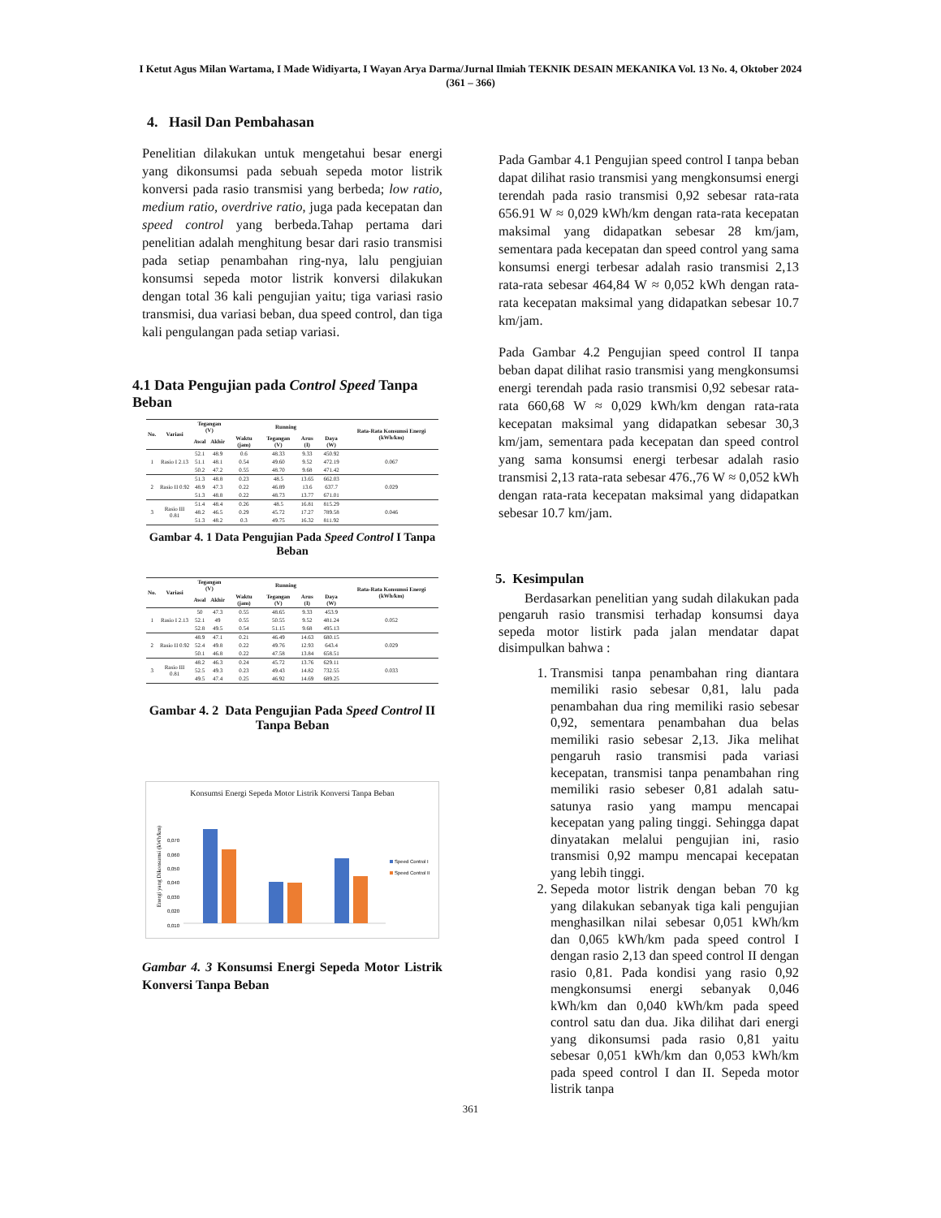I Ketut Agus Milan Wartama, I Made Widiyarta, I Wayan Arya Darma/Jurnal Ilmiah TEKNIK DESAIN MEKANIKA Vol. 13 No. 4, Oktober 2024 (361 – 366)
4. Hasil Dan Pembahasan
Penelitian dilakukan untuk mengetahui besar energi yang dikonsumsi pada sebuah sepeda motor listrik konversi pada rasio transmisi yang berbeda; low ratio, medium ratio, overdrive ratio, juga pada kecepatan dan speed control yang berbeda.Tahap pertama dari penelitian adalah menghitung besar dari rasio transmisi pada setiap penambahan ring-nya, lalu pengjuian konsumsi sepeda motor listrik konversi dilakukan dengan total 36 kali pengujian yaitu; tiga variasi rasio transmisi, dua variasi beban, dua speed control, dan tiga kali pengulangan pada setiap variasi.
4.1 Data Pengujian pada Control Speed Tanpa Beban
| No. | Variasi | Tegangan (V) | | Running | | | | Rata-Rata Konsumsi Energi (kWh/km) |
| --- | --- | --- | --- | --- | --- | --- | --- | --- |
| | | Awal | Akhir | Waktu (jam) | Tegangan (V) | Arus (I) | Daya (W) | |
| 1 | Rasio I 2.13 | 52.1 | 48.9 | 0.6 | 48.33 | 9.33 | 450.92 | 0.067 |
| | | 51.1 | 48.1 | 0.54 | 49.60 | 9.52 | 472.19 | |
| | | 50.2 | 47.2 | 0.55 | 48.70 | 9.68 | 471.42 | |
| 2 | Rasio II 0.92 | 51.3 | 48.8 | 0.23 | 48.5 | 13.65 | 662.03 | 0.029 |
| | | 48.9 | 47.3 | 0.22 | 46.89 | 13.6 | 637.7 | |
| | | 51.3 | 48.8 | 0.22 | 48.73 | 13.77 | 671.01 | |
| 3 | Rasio III 0.81 | 51.4 | 48.4 | 0.26 | 48.5 | 16.81 | 815.29 | 0.046 |
| | | 48.2 | 46.5 | 0.29 | 45.72 | 17.27 | 789.58 | |
| | | 51.3 | 48.2 | 0.3 | 49.75 | 16.32 | 811.92 | |
Gambar 4. 1 Data Pengujian Pada Speed Control I Tanpa Beban
| No. | Variasi | Tegangan (V) | | Running | | | | Rata-Rata Konsumsi Energi (kWh/km) |
| --- | --- | --- | --- | --- | --- | --- | --- | --- |
| | | Awal | Akhir | Waktu (jam) | Tegangan (V) | Arus (I) | Daya (W) | |
| 1 | Rasio I 2.13 | 50 | 47.3 | 0.55 | 48.65 | 9.33 | 453.9 | 0.052 |
| | | 52.1 | 49 | 0.55 | 50.55 | 9.52 | 481.24 | |
| | | 52.8 | 49.5 | 0.54 | 51.15 | 9.68 | 495.13 | |
| 2 | Rasio II 0.92 | 48.9 | 47.1 | 0.21 | 46.49 | 14.63 | 680.15 | 0.029 |
| | | 52.4 | 49.8 | 0.22 | 49.76 | 12.93 | 643.4 | |
| | | 50.1 | 46.8 | 0.22 | 47.58 | 13.84 | 658.51 | |
| 3 | Rasio III 0.81 | 48.2 | 46.3 | 0.24 | 45.72 | 13.76 | 629.11 | 0.033 |
| | | 52.5 | 49.3 | 0.23 | 49.43 | 14.82 | 732.55 | |
| | | 49.5 | 47.4 | 0.25 | 46.92 | 14.69 | 689.25 | |
Gambar 4. 2 Data Pengujian Pada Speed Control II Tanpa Beban
Konsumsi Energi Sepeda Motor Listrik Konversi Tanpa Beban
Energi yang Dikonsumsi (kWh/km)
0,070
0,060
0,050
0,040
0,030
0,020
0,010
Speed Control I
Speed Control II
Rasio I Rasio II Rasio III
Gambar 4. 3 Konsumsi Energi Sepeda Motor Listrik Konversi Tanpa Beban
Pada Gambar 4.1 Pengujian speed control I tanpa beban dapat dilihat rasio transmisi yang mengkonsumsi energi terendah pada rasio transmisi 0,92 sebesar rata-rata 656.91 W ≈ 0,029 kWh/km dengan rata-rata kecepatan maksimal yang didapatkan sebesar 28 km/jam, sementara pada kecepatan dan speed control yang sama konsumsi energi terbesar adalah rasio transmisi 2,13 rata-rata sebesar 464,84 W ≈ 0,052 kWh dengan rata-rata kecepatan maksimal yang didapatkan sebesar 10.7 km/jam.
Pada Gambar 4.2 Pengujian speed control II tanpa beban dapat dilihat rasio transmisi yang mengkonsumsi energi terendah pada rasio transmisi 0,92 sebesar rata-rata 660,68 W ≈ 0,029 kWh/km dengan rata-rata kecepatan maksimal yang didapatkan sebesar 30,3 km/jam, sementara pada kecepatan dan speed control yang sama konsumsi energi terbesar adalah rasio transmisi 2,13 rata-rata sebesar 476.,76 W ≈ 0,052 kWh dengan rata-rata kecepatan maksimal yang didapatkan sebesar 10.7 km/jam.
5. Kesimpulan
Berdasarkan penelitian yang sudah dilakukan pada pengaruh rasio transmisi terhadap konsumsi daya sepeda motor listirk pada jalan mendatar dapat disimpulkan bahwa :
1. Transmisi tanpa penambahan ring diantara memiliki rasio sebesar 0,81, lalu pada penambahan dua ring memiliki rasio sebesar 0,92, sementara penambahan dua belas memiliki rasio sebesar 2,13. Jika melihat pengaruh rasio transmisi pada variasi kecepatan, transmisi tanpa penambahan ring memiliki rasio sebeser 0,81 adalah satu-satunya rasio yang mampu mencapai kecepatan yang paling tinggi. Sehingga dapat dinyatakan melalui pengujian ini, rasio transmisi 0,92 mampu mencapai kecepatan yang lebih tinggi.
2. Sepeda motor listrik dengan beban 70 kg yang dilakukan sebanyak tiga kali pengujian menghasilkan nilai sebesar 0,051 kWh/km dan 0,065 kWh/km pada speed control I dengan rasio 2,13 dan speed control II dengan rasio 0,81. Pada kondisi yang rasio 0,92 mengkonsumsi energi sebanyak 0,046 kWh/km dan 0,040 kWh/km pada speed control satu dan dua. Jika dilihat dari energi yang dikonsumsi pada rasio 0,81 yaitu sebesar 0,051 kWh/km dan 0,053 kWh/km pada speed control I dan II. Sepeda motor listrik tanpa
361